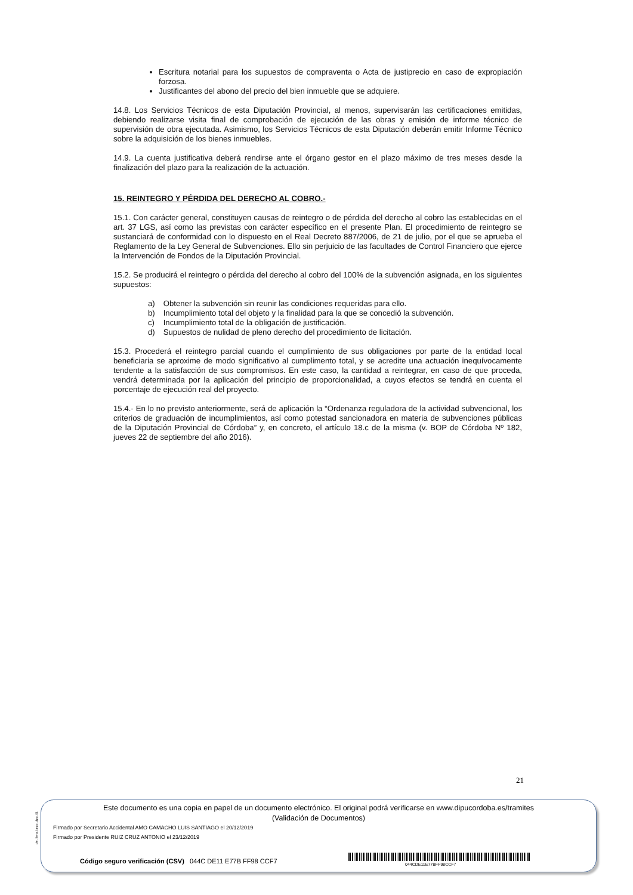Escritura notarial para los supuestos de compraventa o Acta de justiprecio en caso de expropiación forzosa.
Justificantes del abono del precio del bien inmueble que se adquiere.
14.8. Los Servicios Técnicos de esta Diputación Provincial, al menos, supervisarán las certificaciones emitidas, debiendo realizarse visita final de comprobación de ejecución de las obras y emisión de informe técnico de supervisión de obra ejecutada. Asimismo, los Servicios Técnicos de esta Diputación deberán emitir Informe Técnico sobre la adquisición de los bienes inmuebles.
14.9. La cuenta justificativa deberá rendirse ante el órgano gestor en el plazo máximo de tres meses desde la finalización del plazo para la realización de la actuación.
15. REINTEGRO Y PÉRDIDA DEL DERECHO AL COBRO.-
15.1. Con carácter general, constituyen causas de reintegro o de pérdida del derecho al cobro las establecidas en el art. 37 LGS, así como las previstas con carácter específico en el presente Plan. El procedimiento de reintegro se sustanciará de conformidad con lo dispuesto en el Real Decreto 887/2006, de 21 de julio, por el que se aprueba el Reglamento de la Ley General de Subvenciones. Ello sin perjuicio de las facultades de Control Financiero que ejerce la Intervención de Fondos de la Diputación Provincial.
15.2. Se producirá el reintegro o pérdida del derecho al cobro del 100% de la subvención asignada, en los siguientes supuestos:
a) Obtener la subvención sin reunir las condiciones requeridas para ello.
b) Incumplimiento total del objeto y la finalidad para la que se concedió la subvención.
c) Incumplimiento total de la obligación de justificación.
d) Supuestos de nulidad de pleno derecho del procedimiento de licitación.
15.3. Procederá el reintegro parcial cuando el cumplimiento de sus obligaciones por parte de la entidad local beneficiaria se aproxime de modo significativo al cumplimento total, y se acredite una actuación inequívocamente tendente a la satisfacción de sus compromisos. En este caso, la cantidad a reintegrar, en caso de que proceda, vendrá determinada por la aplicación del principio de proporcionalidad, a cuyos efectos se tendrá en cuenta el porcentaje de ejecución real del proyecto.
15.4.- En lo no previsto anteriormente, será de aplicación la “Ordenanza reguladora de la actividad subvencional, los criterios de graduación de incumplimientos, así como potestad sancionadora en materia de subvenciones públicas de la Diputación Provincial de Córdoba” y, en concreto, el artículo 18.c de la misma (v. BOP de Córdoba Nº 182, jueves 22 de septiembre del año 2016).
21
pie_firma_largo_dipu_01
Este documento es una copia en papel de un documento electrónico. El original podrá verificarse en www.dipucordoba.es/tramites
(Validación de Documentos)
Firmado por Secretario Accidental AMO CAMACHO LUIS SANTIAGO el 20/12/2019
Firmado por Presidente RUIZ CRUZ ANTONIO el 23/12/2019
Código seguro verificación (CSV) 044C DE11 E77B FF98 CCF7
044CDE11E77BFF98CCF7